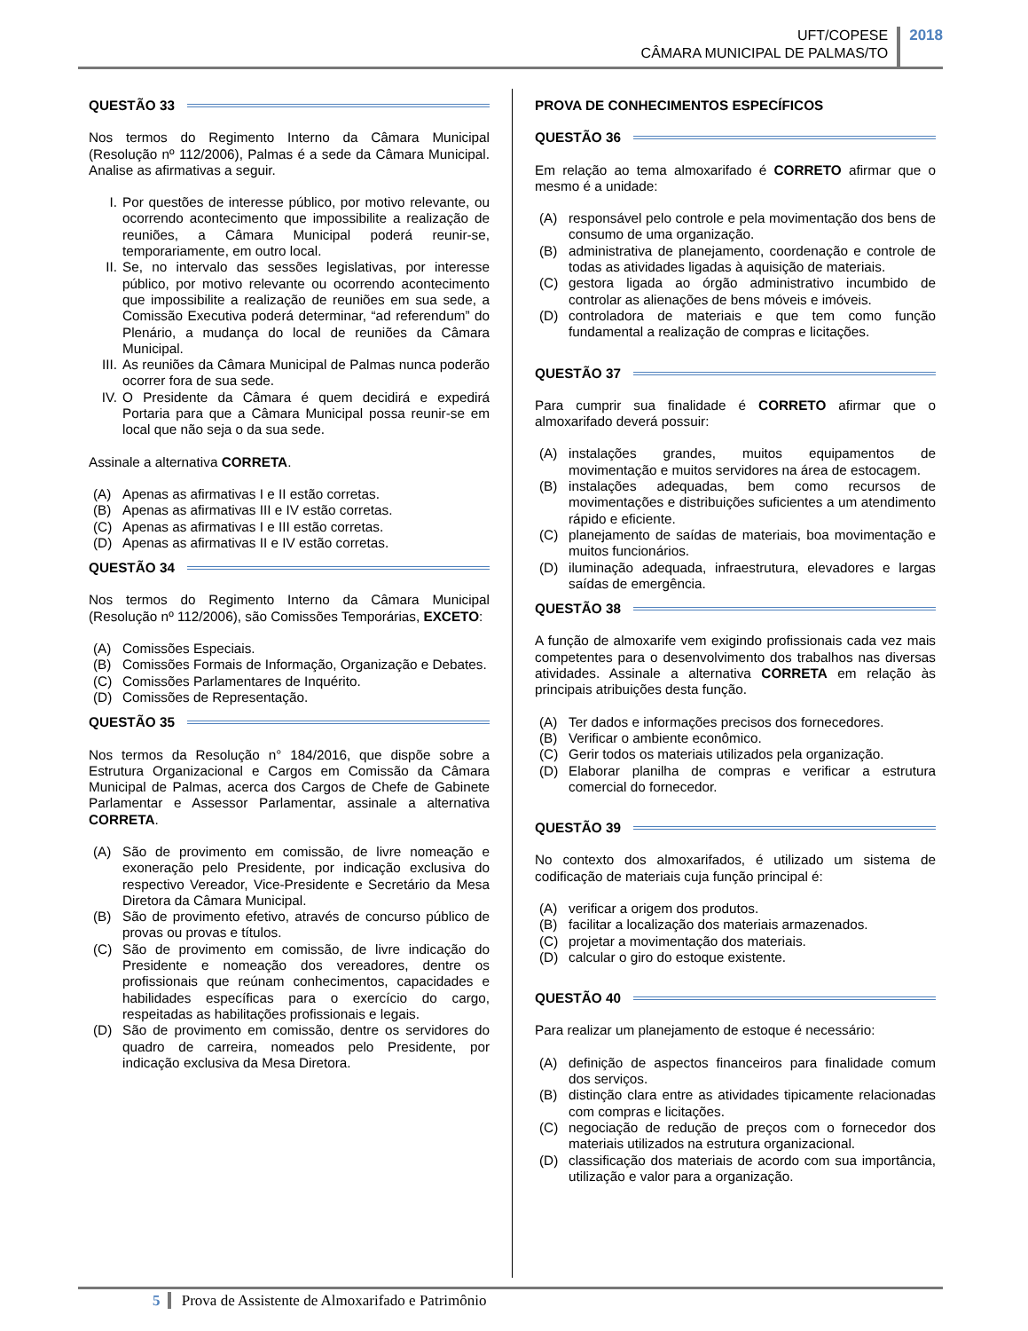UFT/COPESE
CÂMARA MUNICIPAL DE PALMAS/TO
2018
QUESTÃO 33
Nos termos do Regimento Interno da Câmara Municipal (Resolução nº 112/2006), Palmas é a sede da Câmara Municipal. Analise as afirmativas a seguir.
I. Por questões de interesse público, por motivo relevante, ou ocorrendo acontecimento que impossibilite a realização de reuniões, a Câmara Municipal poderá reunir-se, temporariamente, em outro local.
II. Se, no intervalo das sessões legislativas, por interesse público, por motivo relevante ou ocorrendo acontecimento que impossibilite a realização de reuniões em sua sede, a Comissão Executiva poderá determinar, “ad referendum” do Plenário, a mudança do local de reuniões da Câmara Municipal.
III. As reuniões da Câmara Municipal de Palmas nunca poderão ocorrer fora de sua sede.
IV. O Presidente da Câmara é quem decidirá e expedirá Portaria para que a Câmara Municipal possa reunir-se em local que não seja o da sua sede.
Assinale a alternativa CORRETA.
(A) Apenas as afirmativas I e II estão corretas.
(B) Apenas as afirmativas III e IV estão corretas.
(C) Apenas as afirmativas I e III estão corretas.
(D) Apenas as afirmativas II e IV estão corretas.
QUESTÃO 34
Nos termos do Regimento Interno da Câmara Municipal (Resolução nº 112/2006), são Comissões Temporárias, EXCETO:
(A) Comissões Especiais.
(B) Comissões Formais de Informação, Organização e Debates.
(C) Comissões Parlamentares de Inquérito.
(D) Comissões de Representação.
QUESTÃO 35
Nos termos da Resolução n° 184/2016, que dispõe sobre a Estrutura Organizacional e Cargos em Comissão da Câmara Municipal de Palmas, acerca dos Cargos de Chefe de Gabinete Parlamentar e Assessor Parlamentar, assinale a alternativa CORRETA.
(A) São de provimento em comissão, de livre nomeação e exoneração pelo Presidente, por indicação exclusiva do respectivo Vereador, Vice-Presidente e Secretário da Mesa Diretora da Câmara Municipal.
(B) São de provimento efetivo, através de concurso público de provas ou provas e títulos.
(C) São de provimento em comissão, de livre indicação do Presidente e nomeação dos vereadores, dentre os profissionais que reúnam conhecimentos, capacidades e habilidades específicas para o exercício do cargo, respeitadas as habilitações profissionais e legais.
(D) São de provimento em comissão, dentre os servidores do quadro de carreira, nomeados pelo Presidente, por indicação exclusiva da Mesa Diretora.
PROVA DE CONHECIMENTOS ESPECÍFICOS
QUESTÃO 36
Em relação ao tema almoxarifado é CORRETO afirmar que o mesmo é a unidade:
(A) responsável pelo controle e pela movimentação dos bens de consumo de uma organização.
(B) administrativa de planejamento, coordenação e controle de todas as atividades ligadas à aquisição de materiais.
(C) gestora ligada ao órgão administrativo incumbido de controlar as alienações de bens móveis e imóveis.
(D) controladora de materiais e que tem como função fundamental a realização de compras e licitações.
QUESTÃO 37
Para cumprir sua finalidade é CORRETO afirmar que o almoxarifado deverá possuir:
(A) instalações grandes, muitos equipamentos de movimentação e muitos servidores na área de estocagem.
(B) instalações adequadas, bem como recursos de movimentações e distribuições suficientes a um atendimento rápido e eficiente.
(C) planejamento de saídas de materiais, boa movimentação e muitos funcionários.
(D) iluminação adequada, infraestrutura, elevadores e largas saídas de emergência.
QUESTÃO 38
A função de almoxarife vem exigindo profissionais cada vez mais competentes para o desenvolvimento dos trabalhos nas diversas atividades. Assinale a alternativa CORRETA em relação às principais atribuições desta função.
(A) Ter dados e informações precisos dos fornecedores.
(B) Verificar o ambiente econômico.
(C) Gerir todos os materiais utilizados pela organização.
(D) Elaborar planilha de compras e verificar a estrutura comercial do fornecedor.
QUESTÃO 39
No contexto dos almoxarifados, é utilizado um sistema de codificação de materiais cuja função principal é:
(A) verificar a origem dos produtos.
(B) facilitar a localização dos materiais armazenados.
(C) projetar a movimentação dos materiais.
(D) calcular o giro do estoque existente.
QUESTÃO 40
Para realizar um planejamento de estoque é necessário:
(A) definição de aspectos financeiros para finalidade comum dos serviços.
(B) distinção clara entre as atividades tipicamente relacionadas com compras e licitações.
(C) negociação de redução de preços com o fornecedor dos materiais utilizados na estrutura organizacional.
(D) classificação dos materiais de acordo com sua importância, utilização e valor para a organização.
5 Prova de Assistente de Almoxarifado e Patrimônio